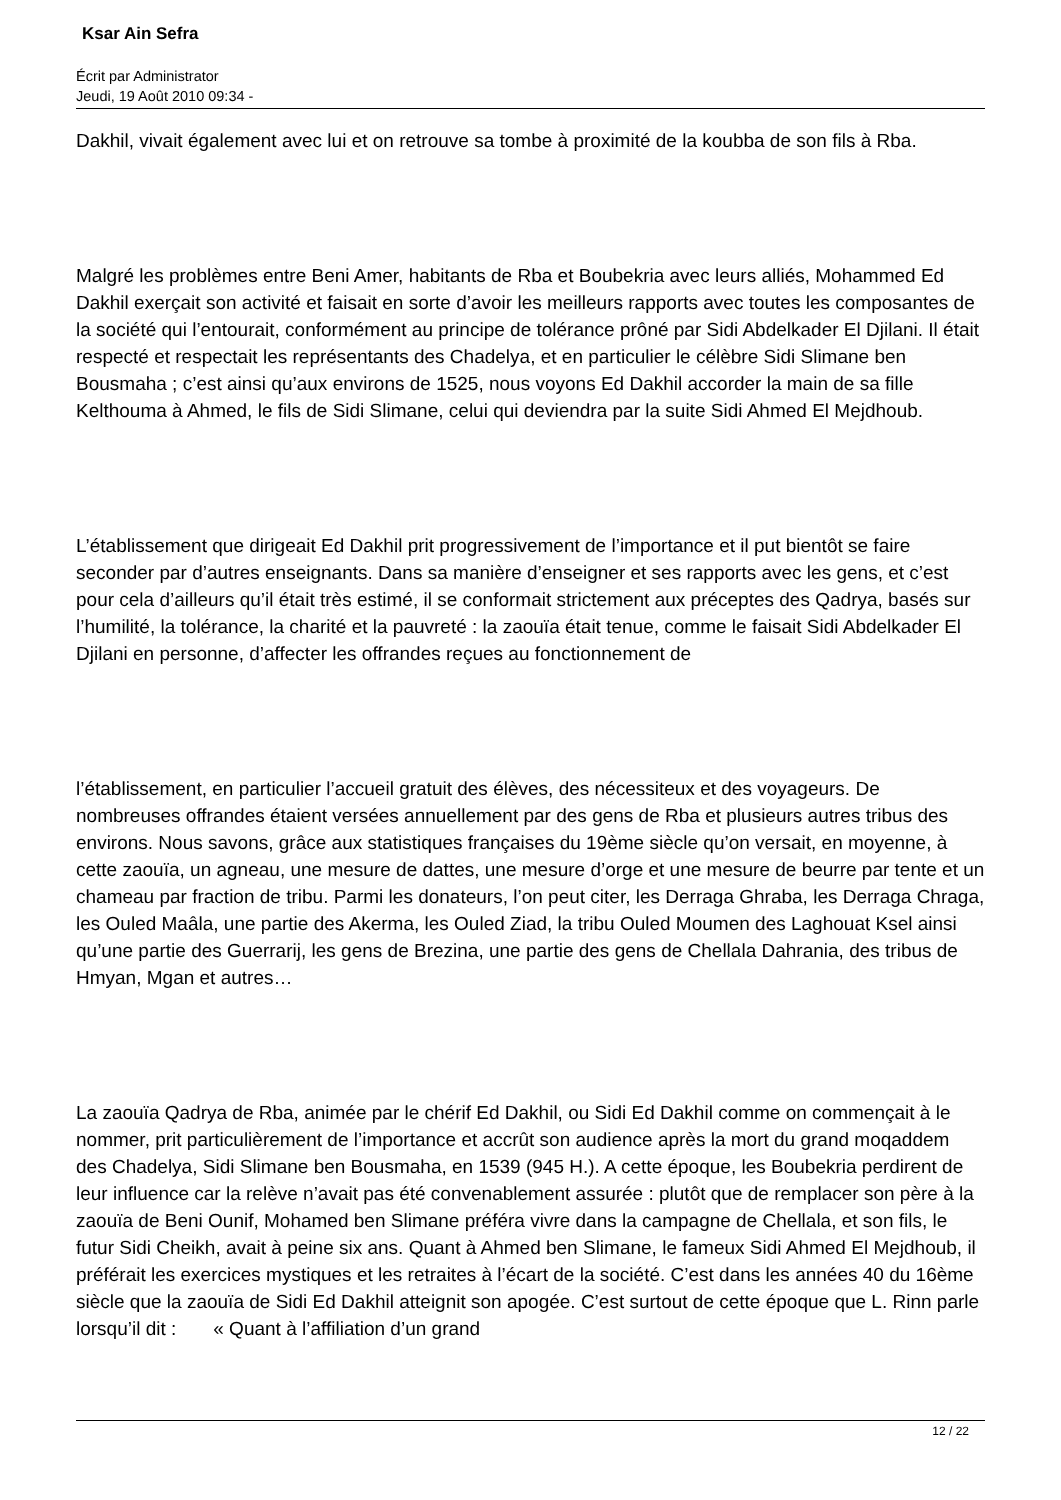Ksar Ain Sefra
Écrit par Administrator
Jeudi, 19 Août 2010 09:34 -
Dakhil, vivait également avec lui et on retrouve sa tombe à proximité de la koubba de son fils à Rba.
Malgré les problèmes entre Beni Amer, habitants de Rba et Boubekria avec leurs alliés, Mohammed Ed Dakhil exerçait son activité et faisait en sorte d’avoir les meilleurs rapports avec toutes les composantes de la société qui l’entourait, conformément au principe de tolérance prôné par Sidi Abdelkader El Djilani. Il était respecté et respectait les représentants des Chadelya, et en particulier le célèbre Sidi Slimane ben Bousmaha ; c’est ainsi qu’aux environs de 1525, nous voyons Ed Dakhil accorder la main de sa fille Kelthouma à Ahmed, le fils de Sidi Slimane, celui qui deviendra par la suite Sidi Ahmed El Mejdhoub.
L’établissement que dirigeait Ed Dakhil prit progressivement de l’importance et il put bientôt se faire seconder par d’autres enseignants. Dans sa manière d’enseigner et ses rapports avec les gens, et c’est pour cela d’ailleurs qu’il était très estimé, il se conformait strictement aux préceptes des Qadrya, basés sur l’humilité, la tolérance, la charité et la pauvreté : la zaouïa était tenue, comme le faisait Sidi Abdelkader El Djilani en personne, d’affecter les offrandes reçues au fonctionnement de
l’établissement, en particulier l’accueil gratuit des élèves, des nécessiteux et des voyageurs. De nombreuses offrandes étaient versées annuellement par des gens de Rba et plusieurs autres tribus des environs. Nous savons, grâce aux statistiques françaises du 19ème siècle qu’on versait, en moyenne, à cette zaouïa, un agneau, une mesure de dattes, une mesure d’orge et une mesure de beurre par tente et un chameau par fraction de tribu. Parmi les donateurs, l’on peut citer, les Derraga Ghraba, les Derraga Chraga, les Ouled Maâla, une partie des Akerma, les Ouled Ziad, la tribu Ouled Moumen des Laghouat Ksel ainsi qu’une partie des Guerrarij, les gens de Brezina, une partie des gens de Chellala Dahrania, des tribus de Hmyan, Mgan et autres…
La zaouïa Qadrya de Rba, animée par le chérif Ed Dakhil, ou Sidi Ed Dakhil comme on commençait à le nommer, prit particulièrement de l’importance et accrût son audience après la mort du grand moqaddem des Chadelya, Sidi Slimane ben Bousmaha, en 1539 (945 H.). A cette époque, les Boubekria perdirent de leur influence car la relève n’avait pas été convenablement assurée : plutôt que de remplacer son père à la zaouïa de Beni Ounif, Mohamed ben Slimane préféra vivre dans la campagne de Chellala, et son fils, le futur Sidi Cheikh, avait à peine six ans. Quant à Ahmed ben Slimane, le fameux Sidi Ahmed El Mejdhoub, il préférait les exercices mystiques et les retraites à l’écart de la société. C’est dans les années 40 du 16ème siècle que la zaouïa de Sidi Ed Dakhil atteignit son apogée. C’est surtout de cette époque que L. Rinn parle lorsqu’il dit : « Quant à l’affiliation d’un grand
12 / 22